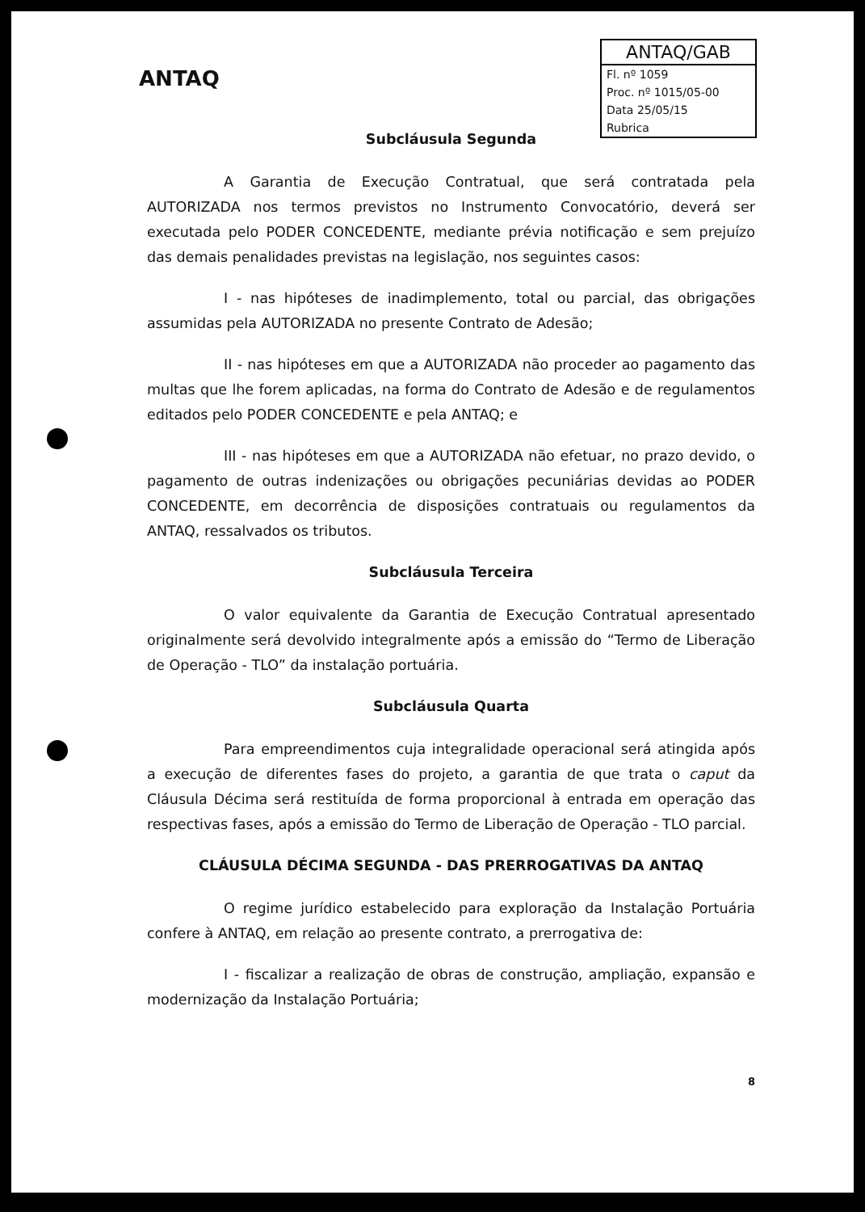ANTAQ
ANTAQ/GAB
Fl. nº 1059
Proc. nº 1015/05-00
Data 25/05/15
Rubrica
Subcláusula Segunda
A Garantia de Execução Contratual, que será contratada pela AUTORIZADA nos termos previstos no Instrumento Convocatório, deverá ser executada pelo PODER CONCEDENTE, mediante prévia notificação e sem prejuízo das demais penalidades previstas na legislação, nos seguintes casos:
I - nas hipóteses de inadimplemento, total ou parcial, das obrigações assumidas pela AUTORIZADA no presente Contrato de Adesão;
II - nas hipóteses em que a AUTORIZADA não proceder ao pagamento das multas que lhe forem aplicadas, na forma do Contrato de Adesão e de regulamentos editados pelo PODER CONCEDENTE e pela ANTAQ; e
III - nas hipóteses em que a AUTORIZADA não efetuar, no prazo devido, o pagamento de outras indenizações ou obrigações pecuniárias devidas ao PODER CONCEDENTE, em decorrência de disposições contratuais ou regulamentos da ANTAQ, ressalvados os tributos.
Subcláusula Terceira
O valor equivalente da Garantia de Execução Contratual apresentado originalmente será devolvido integralmente após a emissão do “Termo de Liberação de Operação - TLO” da instalação portuária.
Subcláusula Quarta
Para empreendimentos cuja integralidade operacional será atingida após a execução de diferentes fases do projeto, a garantia de que trata o caput da Cláusula Décima será restituída de forma proporcional à entrada em operação das respectivas fases, após a emissão do Termo de Liberação de Operação - TLO parcial.
CLÁUSULA DÉCIMA SEGUNDA - DAS PRERROGATIVAS DA ANTAQ
O regime jurídico estabelecido para exploração da Instalação Portuária confere à ANTAQ, em relação ao presente contrato, a prerrogativa de:
I - fiscalizar a realização de obras de construção, ampliação, expansão e modernização da Instalação Portuária;
8